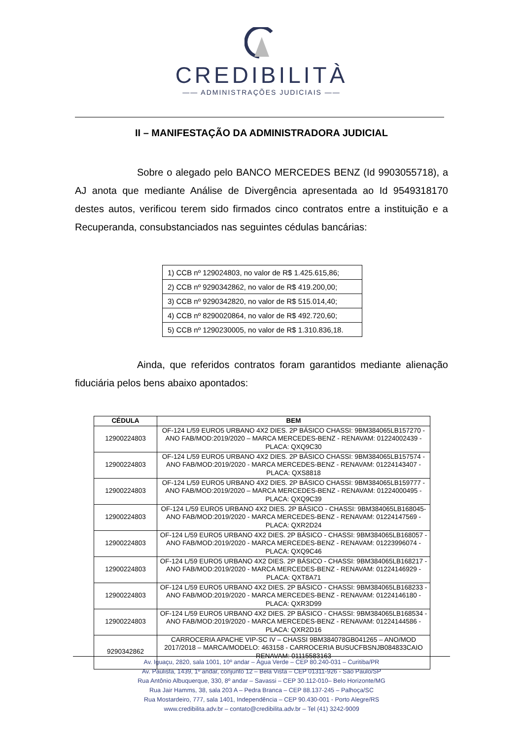CREDIBILITÀ
—— ADMINISTRAÇÕES JUDICIAIS ——
II – MANIFESTAÇÃO DA ADMINISTRADORA JUDICIAL
Sobre o alegado pelo BANCO MERCEDES BENZ (Id 9903055718), a AJ anota que mediante Análise de Divergência apresentada ao Id 9549318170 destes autos, verificou terem sido firmados cinco contratos entre a instituição e a Recuperanda, consubstanciados nas seguintes cédulas bancárias:
| 1) CCB nº 129024803, no valor de R$ 1.425.615,86; |
| 2) CCB nº 9290342862, no valor de R$ 419.200,00; |
| 3) CCB nº 9290342820, no valor de R$ 515.014,40; |
| 4) CCB nº 8290020864, no valor de R$ 492.720,60; |
| 5) CCB nº 1290230005, no valor de R$ 1.310.836,18. |
Ainda, que referidos contratos foram garantidos mediante alienação fiduciária pelos bens abaixo apontados:
| CÉDULA | BEM |
| --- | --- |
| 12900224803 | OF-124 L/59 EURO5 URBANO 4X2 DIES. 2P BÁSICO CHASSI: 9BM384065LB157270 - ANO FAB/MOD:2019/2020 – MARCA MERCEDES-BENZ - RENAVAM: 01224002439 - PLACA: QXQ9C30 |
| 12900224803 | OF-124 L/59 EURO5 URBANO 4X2 DIES. 2P BÁSICO CHASSI: 9BM384065LB157574 - ANO FAB/MOD:2019/2020 - MARCA MERCEDES-BENZ - RENAVAM: 01224143407 - PLACA: QXS8818 |
| 12900224803 | OF-124 L/59 EURO5 URBANO 4X2 DIES. 2P BÁSICO CHASSI: 9BM384065LB159777 - ANO FAB/MOD:2019/2020 – MARCA MERCEDES-BENZ - RENAVAM: 01224000495 - PLACA: QXQ9C39 |
| 12900224803 | OF-124 L/59 EURO5 URBANO 4X2 DIES. 2P BÁSICO - CHASSI: 9BM384065LB168045- ANO FAB/MOD:2019/2020 - MARCA MERCEDES-BENZ - RENAVAM: 01224147569 - PLACA: QXR2D24 |
| 12900224803 | OF-124 L/59 EURO5 URBANO 4X2 DIES. 2P BÁSICO - CHASSI: 9BM384065LB168057 - ANO FAB/MOD:2019/2020 - MARCA MERCEDES-BENZ - RENAVAM: 01223996074 - PLACA: QXQ9C46 |
| 12900224803 | OF-124 L/59 EURO5 URBANO 4X2 DIES. 2P BÁSICO - CHASSI: 9BM384065LB168217 - ANO FAB/MOD:2019/2020 - MARCA MERCEDES-BENZ - RENAVAM: 01224146929 - PLACA: QXT8A71 |
| 12900224803 | OF-124 L/59 EURO5 URBANO 4X2 DIES. 2P BÁSICO - CHASSI: 9BM384065LB168233 - ANO FAB/MOD:2019/2020 - MARCA MERCEDES-BENZ - RENAVAM: 01224146180 - PLACA: QXR3D99 |
| 12900224803 | OF-124 L/59 EURO5 URBANO 4X2 DIES. 2P BÁSICO - CHASSI: 9BM384065LB168534 - ANO FAB/MOD:2019/2020 - MARCA MERCEDES-BENZ - RENAVAM: 01224144586 - PLACA: QXR2D16 |
| 9290342862 | CARROCERIA APACHE VIP-SC IV – CHASSI 9BM384078GB041265 – ANO/MOD 2017/2018 – MARCA/MODELO: 463158 - CARROCERIA BUSUCFBSNJB084833CAIO RENAVAM: 01115583163 |
Av. Iguaçu, 2820, sala 1001, 10º andar – Água Verde – CEP 80.240-031 – Curitiba/PR
Av. Paulista, 1439, 1º andar, conjunto 12 – Bela Vista – CEP 01311-926 - São Paulo/SP
Rua Antônio Albuquerque, 330, 8º andar – Savassi – CEP 30.112-010– Belo Horizonte/MG
Rua Jair Hamms, 38, sala 203 A – Pedra Branca – CEP 88.137-245 – Palhoça/SC
Rua Mostardeiro, 777, sala 1401, Independência – CEP 90.430-001 - Porto Alegre/RS
www.credibilita.adv.br – contato@credibilita.adv.br – Tel (41) 3242-9009